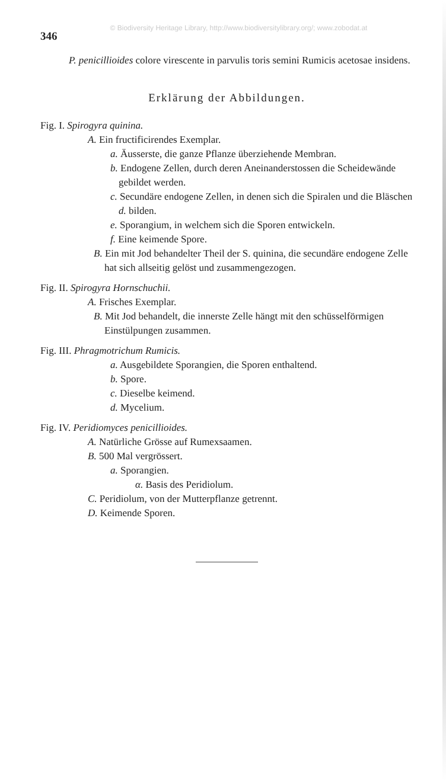© Biodiversity Heritage Library, http://www.biodiversitylibrary.org/; www.zobodat.at
346
P. penicillioides colore virescente in parvulis toris semini Rumicis acetosae insidens.
Erklärung der Abbildungen.
Fig. I. Spirogyra quinina.
A. Ein fructificirendes Exemplar.
a. Äusserste, die ganze Pflanze überziehende Membran.
b. Endogene Zellen, durch deren Aneinanderstossen die Scheidewände gebildet werden.
c. Secundäre endogene Zellen, in denen sich die Spiralen und die Bläschen d. bilden.
e. Sporangium, in welchem sich die Sporen entwickeln.
f. Eine keimende Spore.
B. Ein mit Jod behandelter Theil der S. quinina, die secundäre endogene Zelle hat sich allseitig gelöst und zusammengezogen.
Fig. II. Spirogyra Hornschuchii.
A. Frisches Exemplar.
B. Mit Jod behandelt, die innerste Zelle hängt mit den schüsselförmigen Einstülpungen zusammen.
Fig. III. Phragmotrichum Rumicis.
a. Ausgebildete Sporangien, die Sporen enthaltend.
b. Spore.
c. Dieselbe keimend.
d. Mycelium.
Fig. IV. Peridiomyces penicillioides.
A. Natürliche Grösse auf Rumexsaamen.
B. 500 Mal vergrössert.
a. Sporangien.
α. Basis des Peridiolum.
C. Peridiolum, von der Mutterpflanze getrennt.
D. Keimende Sporen.